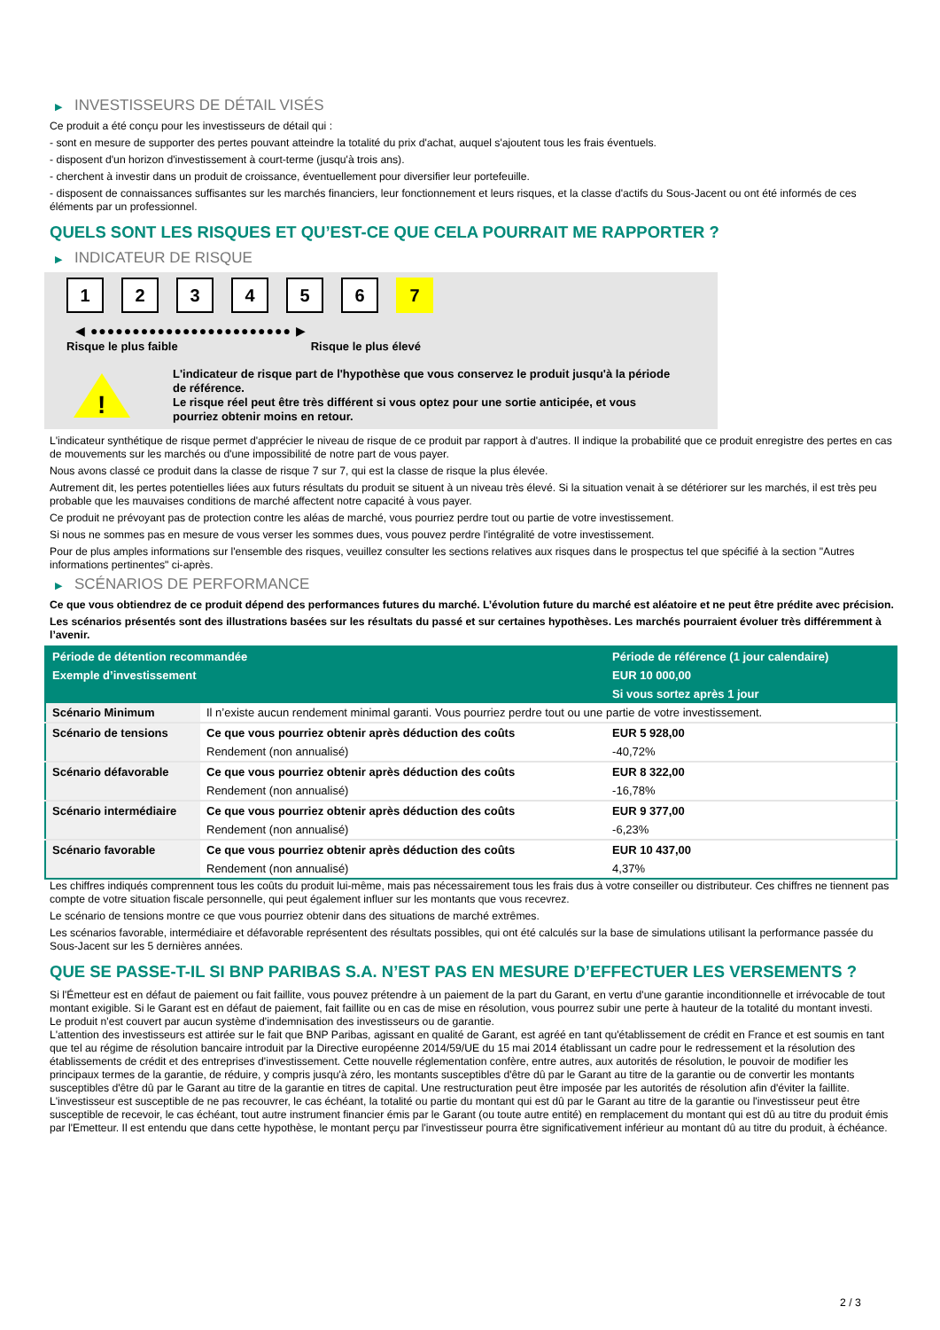▶ INVESTISSEURS DE DÉTAIL VISÉS
Ce produit a été conçu pour les investisseurs de détail qui :
- sont en mesure de supporter des pertes pouvant atteindre la totalité du prix d'achat, auquel s'ajoutent tous les frais éventuels.
- disposent d'un horizon d'investissement à court-terme (jusqu'à trois ans).
- cherchent à investir dans un produit de croissance, éventuellement pour diversifier leur portefeuille.
- disposent de connaissances suffisantes sur les marchés financiers, leur fonctionnement et leurs risques, et la classe d'actifs du Sous-Jacent ou ont été informés de ces éléments par un professionnel.
QUELS SONT LES RISQUES ET QU’EST-CE QUE CELA POURRAIT ME RAPPORTER ?
▶ INDICATEUR DE RISQUE
1 2 3 4 5 6 7
◀ ●●●●●●●●●●●●●●●●●●●●●●●● ▶
Risque le plus faible Risque le plus élevé
!
L'indicateur de risque part de l'hypothèse que vous conservez le produit jusqu'à la période de référence.
Le risque réel peut être très différent si vous optez pour une sortie anticipée, et vous pourriez obtenir moins en retour.
L'indicateur synthétique de risque permet d'apprécier le niveau de risque de ce produit par rapport à d'autres. Il indique la probabilité que ce produit enregistre des pertes en cas de mouvements sur les marchés ou d'une impossibilité de notre part de vous payer.
Nous avons classé ce produit dans la classe de risque 7 sur 7, qui est la classe de risque la plus élevée.
Autrement dit, les pertes potentielles liées aux futurs résultats du produit se situent à un niveau très élevé. Si la situation venait à se détériorer sur les marchés, il est très peu probable que les mauvaises conditions de marché affectent notre capacité à vous payer.
Ce produit ne prévoyant pas de protection contre les aléas de marché, vous pourriez perdre tout ou partie de votre investissement.
Si nous ne sommes pas en mesure de vous verser les sommes dues, vous pouvez perdre l'intégralité de votre investissement.
Pour de plus amples informations sur l'ensemble des risques, veuillez consulter les sections relatives aux risques dans le prospectus tel que spécifié à la section "Autres informations pertinentes" ci-après.
▶ SCÉNARIOS DE PERFORMANCE
Ce que vous obtiendrez de ce produit dépend des performances futures du marché. L’évolution future du marché est aléatoire et ne peut être prédite avec précision.
Les scénarios présentés sont des illustrations basées sur les résultats du passé et sur certaines hypothèses. Les marchés pourraient évoluer très différemment à l’avenir.
| Période de détention recommandée | | Période de référence (1 jour calendaire) |
| --- | --- | --- |
| Exemple d’investissement | | EUR 10 000,00 |
| | | Si vous sortez après 1 jour |
| Scénario Minimum | Il n’existe aucun rendement minimal garanti. Vous pourriez perdre tout ou une partie de votre investissement. | |
| Scénario de tensions | Ce que vous pourriez obtenir après déduction des coûts | EUR 5 928,00 |
| | Rendement (non annualisé) | -40,72% |
| Scénario défavorable | Ce que vous pourriez obtenir après déduction des coûts | EUR 8 322,00 |
| | Rendement (non annualisé) | -16,78% |
| Scénario intermédiaire | Ce que vous pourriez obtenir après déduction des coûts | EUR 9 377,00 |
| | Rendement (non annualisé) | -6,23% |
| Scénario favorable | Ce que vous pourriez obtenir après déduction des coûts | EUR 10 437,00 |
| | Rendement (non annualisé) | 4,37% |
Les chiffres indiqués comprennent tous les coûts du produit lui-même, mais pas nécessairement tous les frais dus à votre conseiller ou distributeur. Ces chiffres ne tiennent pas compte de votre situation fiscale personnelle, qui peut également influer sur les montants que vous recevrez.
Le scénario de tensions montre ce que vous pourriez obtenir dans des situations de marché extrêmes.
Les scénarios favorable, intermédiaire et défavorable représentent des résultats possibles, qui ont été calculés sur la base de simulations utilisant la performance passée du Sous-Jacent sur les 5 dernières années.
QUE SE PASSE-T-IL SI BNP PARIBAS S.A. N’EST PAS EN MESURE D’EFFECTUER LES VERSEMENTS ?
Si l'Émetteur est en défaut de paiement ou fait faillite, vous pouvez prétendre à un paiement de la part du Garant, en vertu d'une garantie inconditionnelle et irrévocable de tout montant exigible. Si le Garant est en défaut de paiement, fait faillite ou en cas de mise en résolution, vous pourrez subir une perte à hauteur de la totalité du montant investi.
Le produit n'est couvert par aucun système d'indemnisation des investisseurs ou de garantie.
L'attention des investisseurs est attirée sur le fait que BNP Paribas, agissant en qualité de Garant, est agréé en tant qu'établissement de crédit en France et est soumis en tant que tel au régime de résolution bancaire introduit par la Directive européenne 2014/59/UE du 15 mai 2014 établissant un cadre pour le redressement et la résolution des établissements de crédit et des entreprises d'investissement. Cette nouvelle réglementation confère, entre autres, aux autorités de résolution, le pouvoir de modifier les principaux termes de la garantie, de réduire, y compris jusqu'à zéro, les montants susceptibles d'être dû par le Garant au titre de la garantie ou de convertir les montants susceptibles d'être dû par le Garant au titre de la garantie en titres de capital. Une restructuration peut être imposée par les autorités de résolution afin d'éviter la faillite. L'investisseur est susceptible de ne pas recouvrer, le cas échéant, la totalité ou partie du montant qui est dû par le Garant au titre de la garantie ou l'investisseur peut être susceptible de recevoir, le cas échéant, tout autre instrument financier émis par le Garant (ou toute autre entité) en remplacement du montant qui est dû au titre du produit émis par l'Emetteur. Il est entendu que dans cette hypothèse, le montant perçu par l'investisseur pourra être significativement inférieur au montant dû au titre du produit, à échéance.
2 / 3